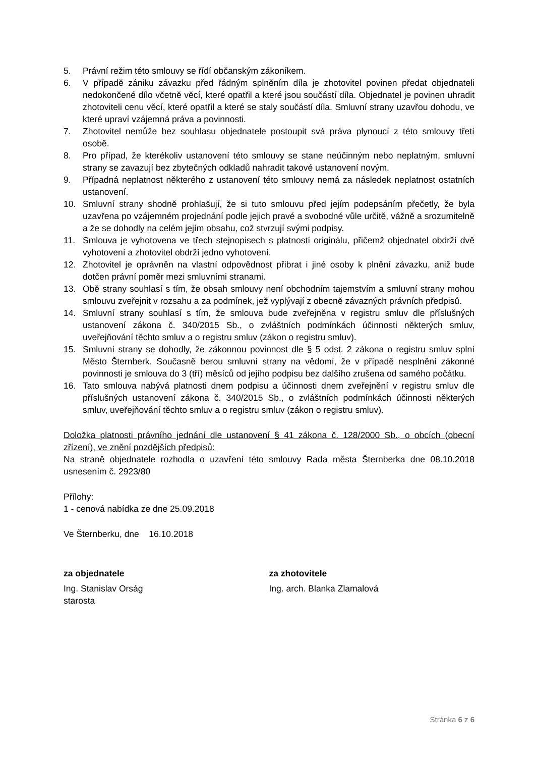5. Právní režim této smlouvy se řídí občanským zákoníkem.
6. V případě zániku závazku před řádným splněním díla je zhotovitel povinen předat objednateli nedokončené dílo včetně věcí, které opatřil a které jsou součástí díla. Objednatel je povinen uhradit zhotoviteli cenu věcí, které opatřil a které se staly součástí díla. Smluvní strany uzavřou dohodu, ve které upraví vzájemná práva a povinnosti.
7. Zhotovitel nemůže bez souhlasu objednatele postoupit svá práva plynoucí z této smlouvy třetí osobě.
8. Pro případ, že kterékoliv ustanovení této smlouvy se stane neúčinným nebo neplatným, smluvní strany se zavazují bez zbytečných odkladů nahradit takové ustanovení novým.
9. Případná neplatnost některého z ustanovení této smlouvy nemá za následek neplatnost ostatních ustanovení.
10. Smluvní strany shodně prohlašují, že si tuto smlouvu před jejím podepsáním přečetly, že byla uzavřena po vzájemném projednání podle jejich pravé a svobodné vůle určitě, vážně a srozumitelně a že se dohodly na celém jejím obsahu, což stvrzují svými podpisy.
11. Smlouva je vyhotovena ve třech stejnopisech s platností originálu, přičemž objednatel obdrží dvě vyhotovení a zhotovitel obdrží jedno vyhotovení.
12. Zhotovitel je oprávněn na vlastní odpovědnost přibrat i jiné osoby k plnění závazku, aniž bude dotčen právní poměr mezi smluvními stranami.
13. Obě strany souhlasí s tím, že obsah smlouvy není obchodním tajemstvím a smluvní strany mohou smlouvu zveřejnit v rozsahu a za podmínek, jež vyplývají z obecně závazných právních předpisů.
14. Smluvní strany souhlasí s tím, že smlouva bude zveřejněna v registru smluv dle příslušných ustanovení zákona č. 340/2015 Sb., o zvláštních podmínkách účinnosti některých smluv, uveřejňování těchto smluv a o registru smluv (zákon o registru smluv).
15. Smluvní strany se dohodly, že zákonnou povinnost dle § 5 odst. 2 zákona o registru smluv splní Město Šternberk. Současně berou smluvní strany na vědomí, že v případě nesplnění zákonné povinnosti je smlouva do 3 (tří) měsíců od jejího podpisu bez dalšího zrušena od samého počátku.
16. Tato smlouva nabývá platnosti dnem podpisu a účinnosti dnem zveřejnění v registru smluv dle příslušných ustanovení zákona č. 340/2015 Sb., o zvláštních podmínkách účinnosti některých smluv, uveřejňování těchto smluv a o registru smluv (zákon o registru smluv).
Doložka platnosti právního jednání dle ustanovení § 41 zákona č. 128/2000 Sb., o obcích (obecní zřízení), ve znění pozdějších předpisů:
Na straně objednatele rozhodla o uzavření této smlouvy Rada města Šternberka dne 08.10.2018 usnesením č. 2923/80
Přílohy:
1 - cenová nabídka ze dne 25.09.2018
Ve Šternberku, dne 16.10.2018
za objednatele
Ing. Stanislav Orság
starosta
za zhotovitele
Ing. arch. Blanka Zlamalová
Stránka 6 z 6